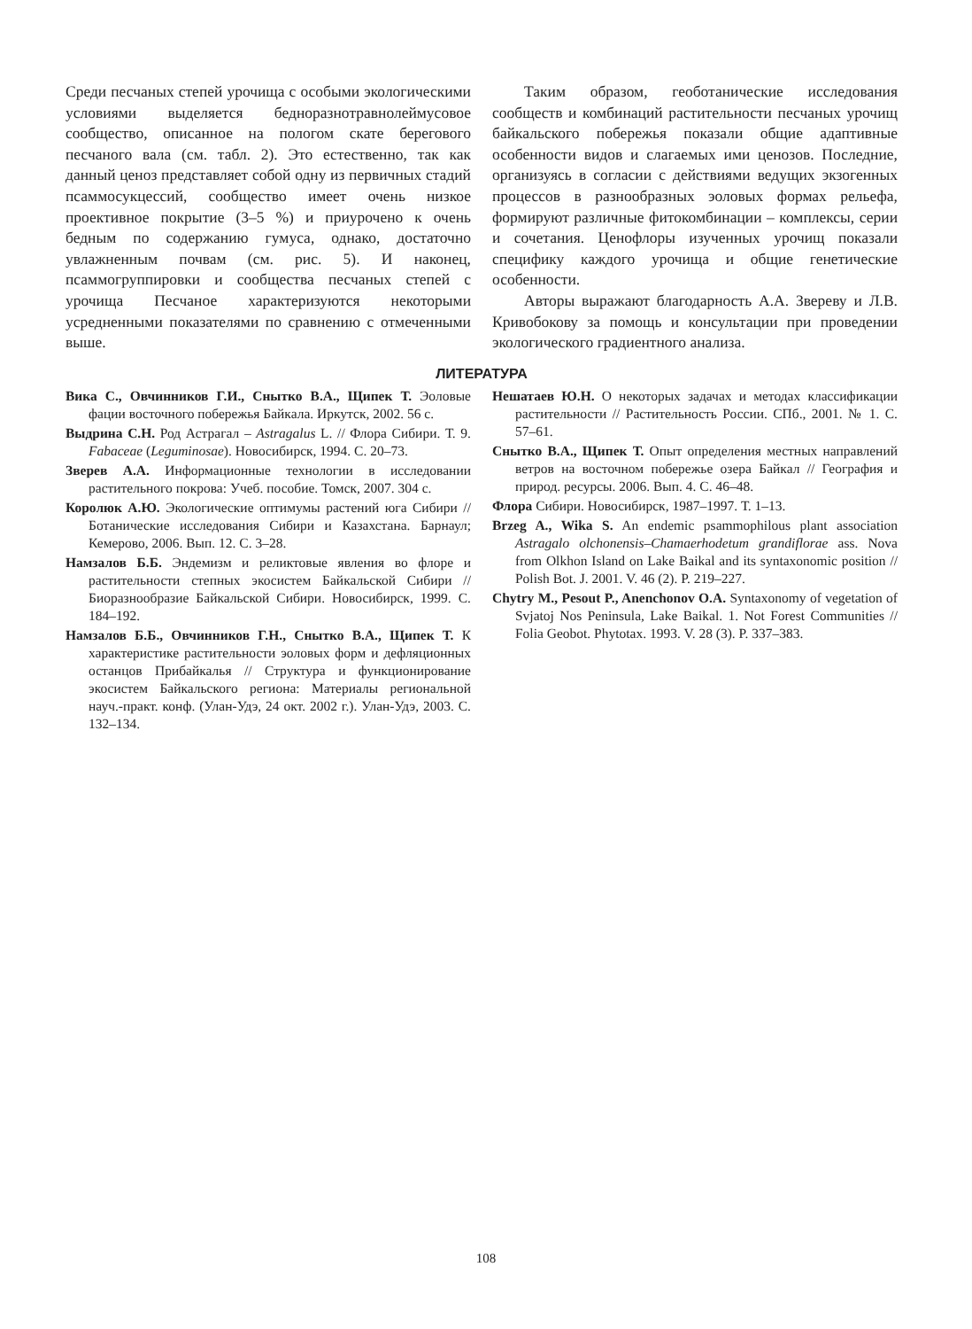Среди песчаных степей урочища с особыми экологическими условиями выделяется бедноразнотравнолеймусовое сообщество, описанное на пологом скате берегового песчаного вала (см. табл. 2). Это естественно, так как данный ценоз представляет собой одну из первичных стадий псаммосукцессий, сообщество имеет очень низкое проективное покрытие (3–5 %) и приурочено к очень бедным по содержанию гумуса, однако, достаточно увлажненным почвам (см. рис. 5). И наконец, псаммогруппировки и сообщества песчаных степей с урочища Песчаное характеризуются некоторыми усредненными показателями по сравнению с отмеченными выше.
Таким образом, геоботанические исследования сообществ и комбинаций растительности песчаных урочищ байкальского побережья показали общие адаптивные особенности видов и слагаемых ими ценозов. Последние, организуясь в согласии с действиями ведущих экзогенных процессов в разнообразных эоловых формах рельефа, формируют различные фитокомбинации – комплексы, серии и сочетания. Ценофлоры изученных урочищ показали специфику каждого урочища и общие генетические особенности.
Авторы выражают благодарность А.А. Звереву и Л.В. Кривобокову за помощь и консультации при проведении экологического градиентного анализа.
ЛИТЕРАТУРА
Вика С., Овчинников Г.И., Снытко В.А., Щипек Т. Эоловые фации восточного побережья Байкала. Иркутск, 2002. 56 с.
Выдрина С.Н. Род Астрагал – Astragalus L. // Флора Сибири. Т. 9. Fabaceae (Leguminosae). Новосибирск, 1994. С. 20–73.
Зверев А.А. Информационные технологии в исследовании растительного покрова: Учеб. пособие. Томск, 2007. 304 с.
Королюк А.Ю. Экологические оптимумы растений юга Сибири // Ботанические исследования Сибири и Казахстана. Барнаул; Кемерово, 2006. Вып. 12. С. 3–28.
Намзалов Б.Б. Эндемизм и реликтовые явления во флоре и растительности степных экосистем Байкальской Сибири // Биоразнообразие Байкальской Сибири. Новосибирск, 1999. С. 184–192.
Намзалов Б.Б., Овчинников Г.Н., Снытко В.А., Щипек Т. К характеристике растительности эоловых форм и дефляционных останцов Прибайкалья // Структура и функционирование экосистем Байкальского региона: Материалы региональной науч.-практ. конф. (Улан-Удэ, 24 окт. 2002 г.). Улан-Удэ, 2003. С. 132–134.
Нешатаев Ю.Н. О некоторых задачах и методах классификации растительности // Растительность России. СПб., 2001. № 1. С. 57–61.
Снытко В.А., Щипек Т. Опыт определения местных направлений ветров на восточном побережье озера Байкал // География и природ. ресурсы. 2006. Вып. 4. С. 46–48.
Флора Сибири. Новосибирск, 1987–1997. Т. 1–13.
Brzeg A., Wika S. An endemic psammophilous plant association Astragalo olchonensis–Chamaerhodetum grandiflorae ass. Nova from Olkhon Island on Lake Baikal and its syntaxonomic position // Polish Bot. J. 2001. V. 46 (2). P. 219–227.
Chytry M., Pesout P., Anenchonov O.A. Syntaxonomy of vegetation of Svjatoj Nos Peninsula, Lake Baikal. 1. Not Forest Communities // Folia Geobot. Phytotax. 1993. V. 28 (3). P. 337–383.
108